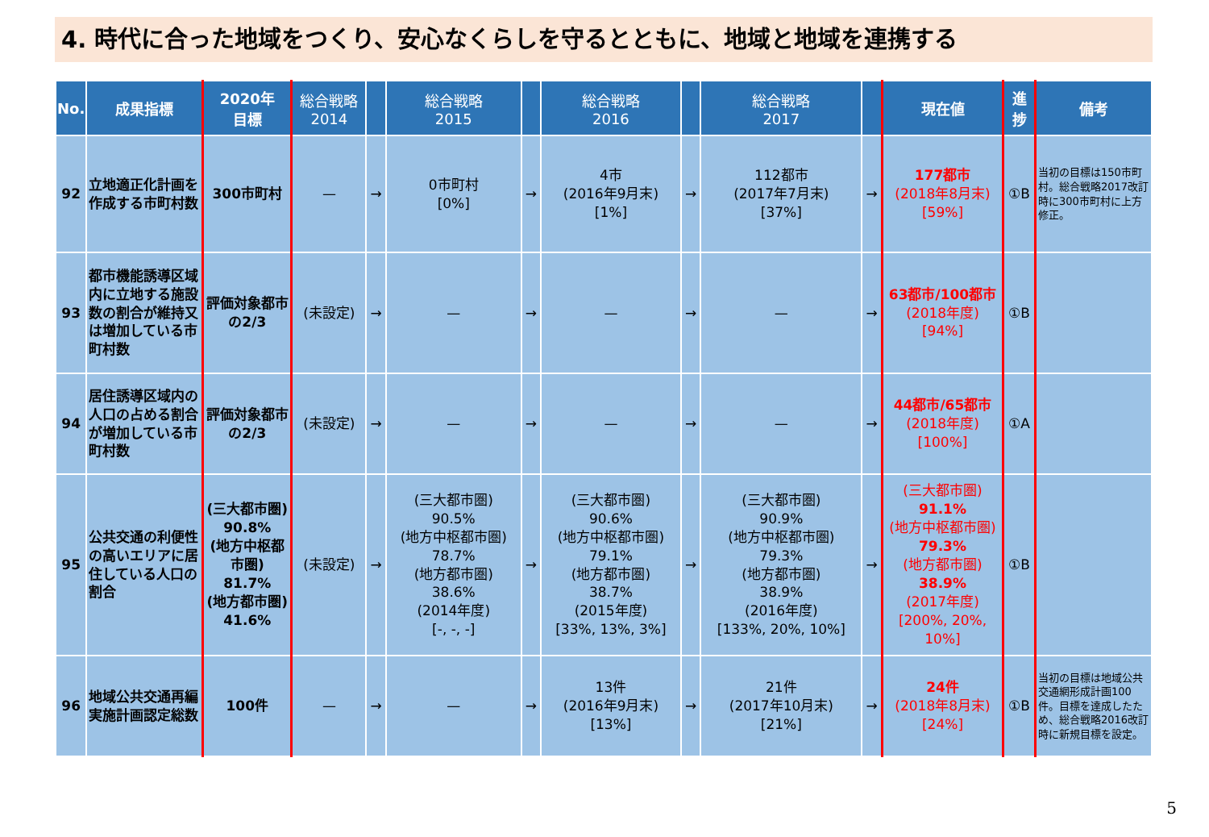4. 時代に合った地域をつくり、安心なくらしを守るとともに、地域と地域を連携する
| No. | 成果指標 | 2020年 目標 | 総合戦略 2014 | | 総合戦略 2015 | | 総合戦略 2016 | | 総合戦略 2017 | | 現在値 | 進 捗 | 備考 |
| --- | --- | --- | --- | --- | --- | --- | --- | --- | --- | --- | --- | --- | --- |
| 92 | 立地適正化計画を作成する市町村数 | 300市町村 | — | → | 0市町村 [0%] | → | 4市 (2016年9月末) [1%] | → | 112都市 (2017年7月末) [37%] | → | 177都市 (2018年8月末) [59%] | ①B | 当初の目標は150市町村。総合戦略2017改訂時に300市町村に上方修正。 |
| 93 | 都市機能誘導区域内に立地する施設数の割合が維持又は増加している市町村数 | 評価対象都市の2/3 | (未設定) | → | — | → | — | → | — | → | 63都市/100都市 (2018年度) [94%] | ①B | |
| 94 | 居住誘導区域内の人口の占める割合が増加している市町村数 | 評価対象都市の2/3 | (未設定) | → | — | → | — | → | — | → | 44都市/65都市 (2018年度) [100%] | ①A | |
| 95 | 公共交通の利便性の高いエリアに居住している人口の割合 | (三大都市圏) 90.8% (地方中枢都市圏) 81.7% (地方都市圏) 41.6% | (未設定) | → | (三大都市圏) 90.5% (地方中枢都市圏) 78.7% (地方都市圏) 38.6% (2014年度) [-, -, -] | → | (三大都市圏) 90.6% (地方中枢都市圏) 79.1% (地方都市圏) 38.7% (2015年度) [33%, 13%, 3%] | → | (三大都市圏) 90.9% (地方中枢都市圏) 79.3% (地方都市圏) 38.9% (2016年度) [133%, 20%, 10%] | → | (三大都市圏) 91.1% (地方中枢都市圏) 79.3% (地方都市圏) 38.9% (2017年度) [200%, 20%, 10%] | ①B | |
| 96 | 地域公共交通再編実施計画認定総数 | 100件 | — | → | — | → | 13件 (2016年9月末) [13%] | → | 21件 (2017年10月末) [21%] | → | 24件 (2018年8月末) [24%] | ①B | 当初の目標は地域公共交通網形成計画100件。目標を達成したため、総合戦略2016改訂時に新規目標を設定。 |
5